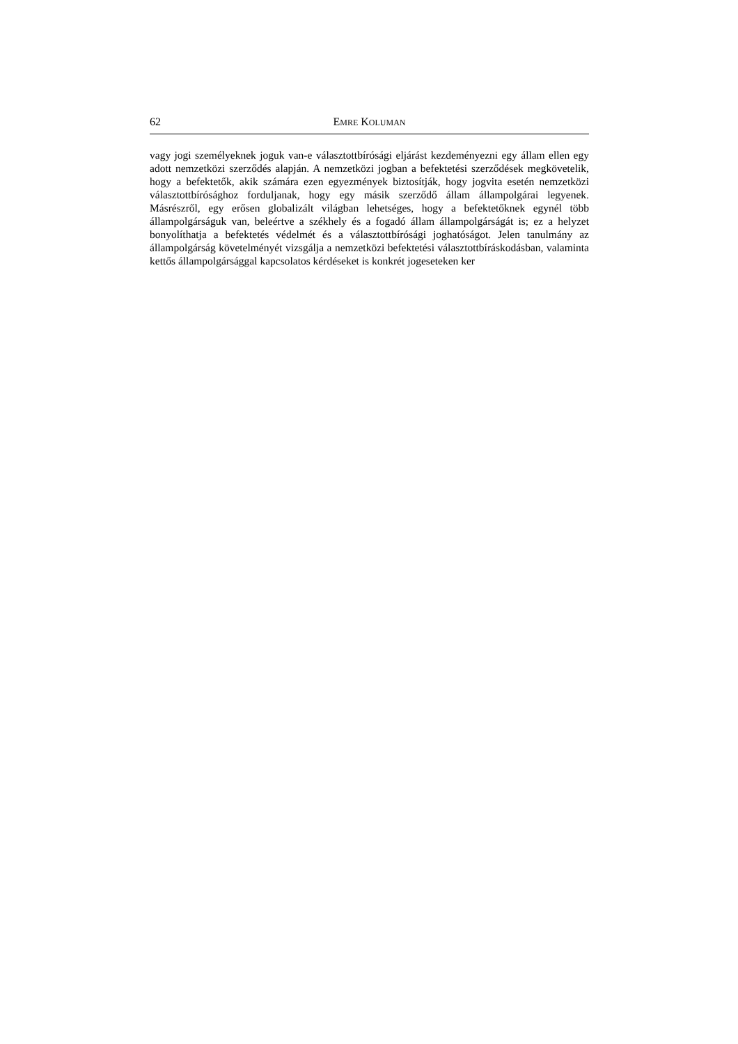62 EMRE KOLUMAN
vagy jogi személyeknek joguk van-e választottbírósági eljárást kezdeményezni egy állam ellen egy adott nemzetközi szerződés alapján. A nemzetközi jogban a befektetési szerző­dések megkövetelik, hogy a befektetők, akik számára ezen egyezmények biztosítják, hogy jogvita esetén nemzetközi választottbírósághoz forduljanak, hogy egy másik szerződő állam állampolgárai legyenek. Másrészről, egy erősen globalizált világban le­hetséges, hogy a befektetőknek egynél több állampolgárságuk van, beleértve a székhely és a fogadó állam állampolgárságát is; ez a helyzet bonyolíthatja a befektetés védelmét és a választottbírósági joghatóságot. Jelen tanulmány az állampolgárság követelményét vizsgálja a nemzetközi befektetési választottbíráskodásban, valaminta kettős állampol­gársággal kapcsolatos kérdéseket is konkrét jogeseteken ker